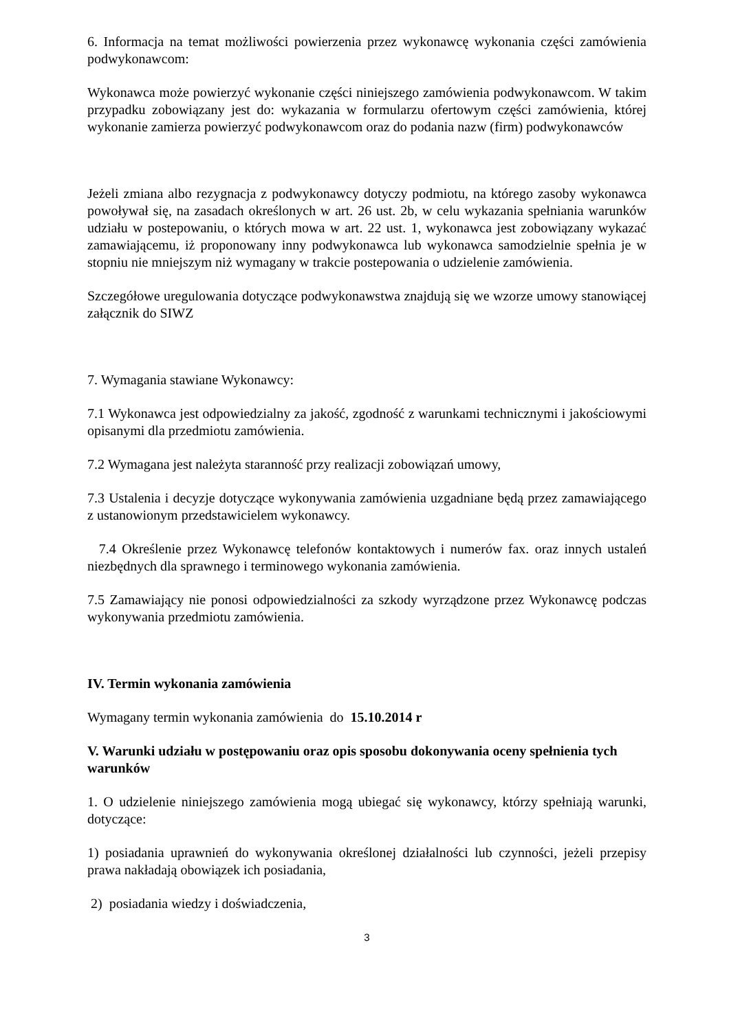6. Informacja na temat możliwości powierzenia przez wykonawcę wykonania części zamówienia podwykonawcom:
Wykonawca może powierzyć wykonanie części niniejszego zamówienia podwykonawcom. W takim przypadku zobowiązany jest do: wykazania w formularzu ofertowym części zamówienia, której wykonanie zamierza powierzyć podwykonawcom oraz do podania nazw (firm) podwykonawców
Jeżeli zmiana albo rezygnacja z podwykonawcy dotyczy podmiotu, na którego zasoby wykonawca powoływał się, na zasadach określonych w art. 26 ust. 2b, w celu wykazania spełniania warunków udziału w postepowaniu, o których mowa w art. 22 ust. 1, wykonawca jest zobowiązany wykazać zamawiającemu, iż proponowany inny podwykonawca lub wykonawca samodzielnie spełnia je w stopniu nie mniejszym niż wymagany w trakcie postepowania o udzielenie zamówienia.
Szczegółowe uregulowania dotyczące podwykonawstwa znajdują się we wzorze umowy stanowiącej załącznik do SIWZ
7. Wymagania stawiane Wykonawcy:
7.1 Wykonawca jest odpowiedzialny za jakość, zgodność z warunkami technicznymi i jakościowymi opisanymi dla przedmiotu zamówienia.
7.2 Wymagana jest należyta staranność przy realizacji zobowiązań umowy,
7.3 Ustalenia i decyzje dotyczące wykonywania zamówienia uzgadniane będą przez zamawiającego z ustanowionym przedstawicielem wykonawcy.
7.4 Określenie przez Wykonawcę telefonów kontaktowych i numerów fax. oraz innych ustaleń niezbędnych dla sprawnego i terminowego wykonania zamówienia.
7.5 Zamawiający nie ponosi odpowiedzialności za szkody wyrządzone przez Wykonawcę podczas wykonywania przedmiotu zamówienia.
IV. Termin wykonania zamówienia
Wymagany termin wykonania zamówienia do 15.10.2014 r
V. Warunki udziału w postępowaniu oraz opis sposobu dokonywania oceny spełnienia tych warunków
1. O udzielenie niniejszego zamówienia mogą ubiegać się wykonawcy, którzy spełniają warunki, dotyczące:
1) posiadania uprawnień do wykonywania określonej działalności lub czynności, jeżeli przepisy prawa nakładają obowiązek ich posiadania,
2) posiadania wiedzy i doświadczenia,
3